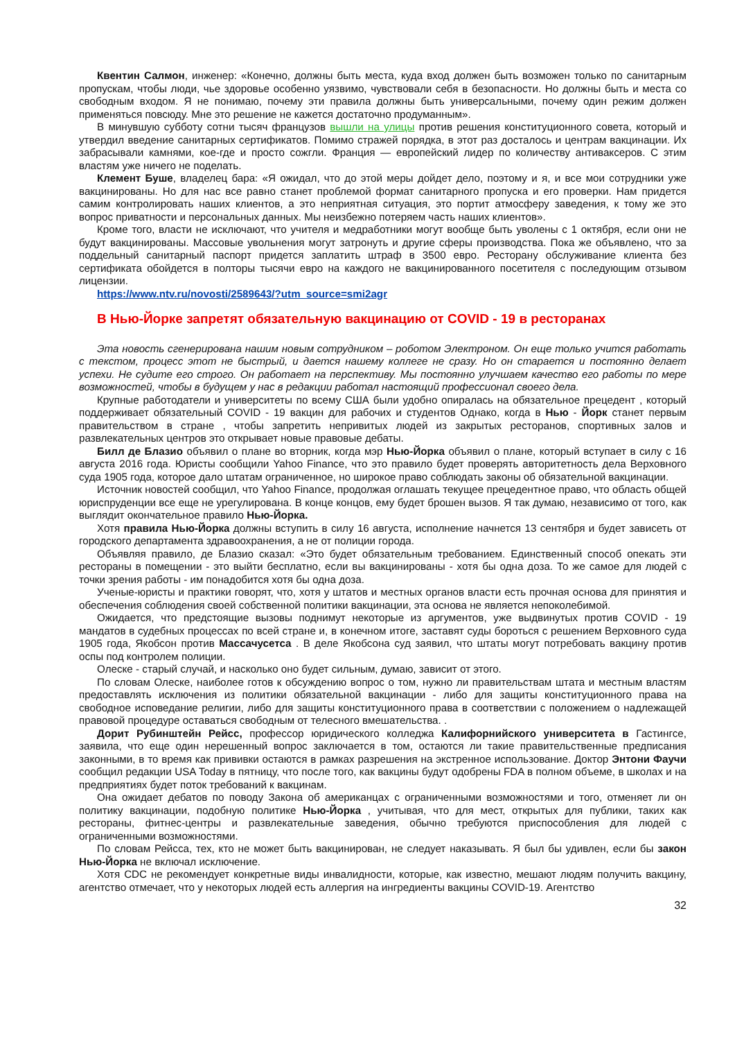Квентин Салмон, инженер: «Конечно, должны быть места, куда вход должен быть возможен только по санитарным пропускам, чтобы люди, чье здоровье особенно уязвимо, чувствовали себя в безопасности. Но должны быть и места со свободным входом. Я не понимаю, почему эти правила должны быть универсальными, почему один режим должен применяться повсюду. Мне это решение не кажется достаточно продуманным».
В минувшую субботу сотни тысяч французов вышли на улицы против решения конституционного совета, который и утвердил введение санитарных сертификатов. Помимо стражей порядка, в этот раз досталось и центрам вакцинации. Их забрасывали камнями, кое-где и просто сожгли. Франция — европейский лидер по количеству антиваксеров. С этим властям уже ничего не поделать.
Клемент Буше, владелец бара: «Я ожидал, что до этой меры дойдет дело, поэтому и я, и все мои сотрудники уже вакцинированы. Но для нас все равно станет проблемой формат санитарного пропуска и его проверки. Нам придется самим контролировать наших клиентов, а это неприятная ситуация, это портит атмосферу заведения, к тому же это вопрос приватности и персональных данных. Мы неизбежно потеряем часть наших клиентов».
Кроме того, власти не исключают, что учителя и медработники могут вообще быть уволены с 1 октября, если они не будут вакцинированы. Массовые увольнения могут затронуть и другие сферы производства. Пока же объявлено, что за поддельный санитарный паспорт придется заплатить штраф в 3500 евро. Ресторану обслуживание клиента без сертификата обойдется в полторы тысячи евро на каждого не вакцинированного посетителя с последующим отзывом лицензии.
https://www.ntv.ru/novosti/2589643/?utm_source=smi2agr
В Нью-Йорке запретят обязательную вакцинацию от COVID - 19 в ресторанах
Эта новость сгенерирована нашим новым сотрудником – роботом Электроном. Он еще только учится работать с текстом, процесс этот не быстрый, и дается нашему коллеге не сразу. Но он старается и постоянно делает успехи. Не судите его строго. Он работает на перспективу. Мы постоянно улучшаем качество его работы по мере возможностей, чтобы в будущем у нас в редакции работал настоящий профессионал своего дела.
Крупные работодатели и университеты по всему США были удобно опиралась на обязательное прецедент , который поддерживает обязательный COVID - 19 вакцин для рабочих и студентов Однако, когда в Нью - Йорк станет первым правительством в стране , чтобы запретить непривитых людей из закрытых ресторанов, спортивных залов и развлекательных центров это открывает новые правовые дебаты.
Билл де Блазио объявил о плане во вторник, когда мэр Нью-Йорка объявил о плане, который вступает в силу с 16 августа 2016 года. Юристы сообщили Yahoo Finance, что это правило будет проверять авторитетность дела Верховного суда 1905 года, которое дало штатам ограниченное, но широкое право соблюдать законы об обязательной вакцинации.
Источник новостей сообщил, что Yahoo Finance, продолжая оглашать текущее прецедентное право, что область общей юриспруденции все еще не урегулирована. В конце концов, ему будет брошен вызов. Я так думаю, независимо от того, как выглядит окончательное правило Нью-Йорка.
Хотя правила Нью-Йорка должны вступить в силу 16 августа, исполнение начнется 13 сентября и будет зависеть от городского департамента здравоохранения, а не от полиции города.
Объявляя правило, де Блазио сказал: «Это будет обязательным требованием. Единственный способ опекать эти рестораны в помещении - это выйти бесплатно, если вы вакцинированы - хотя бы одна доза. То же самое для людей с точки зрения работы - им понадобится хотя бы одна доза.
Ученые-юристы и практики говорят, что, хотя у штатов и местных органов власти есть прочная основа для принятия и обеспечения соблюдения своей собственной политики вакцинации, эта основа не является непоколебимой.
Ожидается, что предстоящие вызовы поднимут некоторые из аргументов, уже выдвинутых против COVID - 19 мандатов в судебных процессах по всей стране и, в конечном итоге, заставят суды бороться с решением Верховного суда 1905 года, Якобсон против Массачусетса . В деле Якобсона суд заявил, что штаты могут потребовать вакцину против оспы под контролем полиции.
Олеске - старый случай, и насколько оно будет сильным, думаю, зависит от этого.
По словам Олеске, наиболее готов к обсуждению вопрос о том, нужно ли правительствам штата и местным властям предоставлять исключения из политики обязательной вакцинации - либо для защиты конституционного права на свободное исповедание религии, либо для защиты конституционного права в соответствии с положением о надлежащей правовой процедуре оставаться свободным от телесного вмешательства. .
Дорит Рубинштейн Рейсс, профессор юридического колледжа Калифорнийского университета в Гастингсе, заявила, что еще один нерешенный вопрос заключается в том, остаются ли такие правительственные предписания законными, в то время как прививки остаются в рамках разрешения на экстренное использование. Доктор Энтони Фаучи сообщил редакции USA Today в пятницу, что после того, как вакцины будут одобрены FDA в полном объеме, в школах и на предприятиях будет поток требований к вакцинам.
Она ожидает дебатов по поводу Закона об американцах с ограниченными возможностями и того, отменяет ли он политику вакцинации, подобную политике Нью-Йорка , учитывая, что для мест, открытых для публики, таких как рестораны, фитнес-центры и развлекательные заведения, обычно требуются приспособления для людей с ограниченными возможностями.
По словам Рейсса, тех, кто не может быть вакцинирован, не следует наказывать. Я был бы удивлен, если бы закон Нью-Йорка не включал исключение.
Хотя CDC не рекомендует конкретные виды инвалидности, которые, как известно, мешают людям получить вакцину, агентство отмечает, что у некоторых людей есть аллергия на ингредиенты вакцины COVID-19. Агентство
32